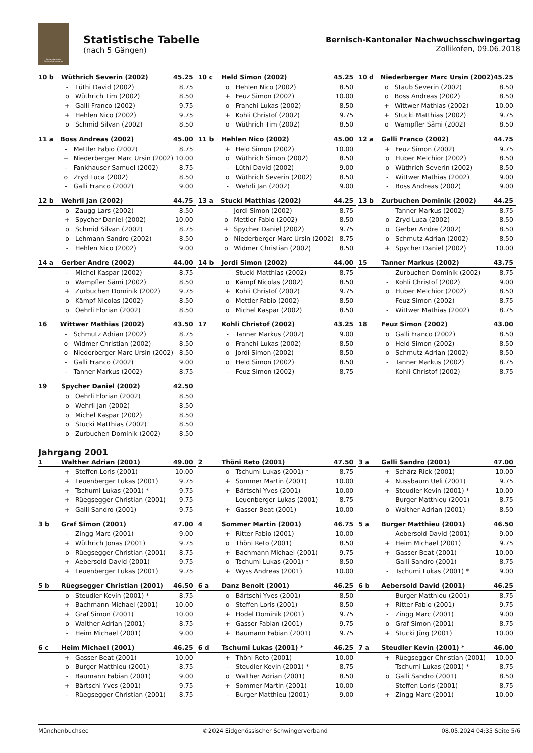Bernisch Kantonaler Nachwuchsschwingertag
Statistische Tabelle
(nach 5 Gängen)
Bernisch-Kantonaler Nachwuchsschwingertag
Zollikofen, 09.06.2018
| 10 b | Wüthrich Severin (2002) | | 45.25 |
| --- | --- | --- | --- |
| | - | Lüthi David (2002) | 8.75 |
| | o | Wüthrich Tim (2002) | 8.50 |
| | + | Galli Franco (2002) | 9.75 |
| | + | Hehlen Nico (2002) | 9.75 |
| | o | Schmid Silvan (2002) | 8.50 |
| 10 c | Held Simon (2002) | | 45.25 |
| --- | --- | --- | --- |
| | o | Hehlen Nico (2002) | 8.50 |
| | + | Feuz Simon (2002) | 10.00 |
| | o | Franchi Lukas (2002) | 8.50 |
| | + | Kohli Christof (2002) | 9.75 |
| | o | Wüthrich Tim (2002) | 8.50 |
| 10 d | Niederberger Marc Ursin (2002) | | 45.25 |
| --- | --- | --- | --- |
| | o | Staub Severin (2002) | 8.50 |
| | o | Boss Andreas (2002) | 8.50 |
| | + | Wittwer Mathias (2002) | 10.00 |
| | + | Stucki Matthias (2002) | 9.75 |
| | o | Wampfler Sämi (2002) | 8.50 |
| 11 a | Boss Andreas (2002) | | 45.00 |
| --- | --- | --- | --- |
| | - | Mettler Fabio (2002) | 8.75 |
| | + | Niederberger Marc Ursin (2002) | 10.00 |
| | - | Fankhauser Samuel (2002) | 8.75 |
| | o | Zryd Luca (2002) | 8.50 |
| | - | Galli Franco (2002) | 9.00 |
| 11 b | Hehlen Nico (2002) | | 45.00 |
| --- | --- | --- | --- |
| | + | Held Simon (2002) | 10.00 |
| | o | Wüthrich Simon (2002) | 8.50 |
| | - | Lüthi David (2002) | 9.00 |
| | o | Wüthrich Severin (2002) | 8.50 |
| | - | Wehrli Jan (2002) | 9.00 |
| 12 a | Galli Franco (2002) | | 44.75 |
| --- | --- | --- | --- |
| | + | Feuz Simon (2002) | 9.75 |
| | o | Huber Melchior (2002) | 8.50 |
| | o | Wüthrich Severin (2002) | 8.50 |
| | - | Wittwer Mathias (2002) | 9.00 |
| | - | Boss Andreas (2002) | 9.00 |
| 12 b | Wehrli Jan (2002) | | 44.75 |
| --- | --- | --- | --- |
| | o | Zaugg Lars (2002) | 8.50 |
| | + | Spycher Daniel (2002) | 10.00 |
| | o | Schmid Silvan (2002) | 8.75 |
| | o | Lehmann Sandro (2002) | 8.50 |
| | - | Hehlen Nico (2002) | 9.00 |
| 13 a | Stucki Matthias (2002) | | 44.25 |
| --- | --- | --- | --- |
| | - | Jordi Simon (2002) | 8.75 |
| | o | Mettler Fabio (2002) | 8.50 |
| | + | Spycher Daniel (2002) | 9.75 |
| | o | Niederberger Marc Ursin (2002) | 8.75 |
| | o | Widmer Christian (2002) | 8.50 |
| 13 b | Zurbuchen Dominik (2002) | | 44.25 |
| --- | --- | --- | --- |
| | - | Tanner Markus (2002) | 8.75 |
| | o | Zryd Luca (2002) | 8.50 |
| | o | Gerber Andre (2002) | 8.50 |
| | o | Schmutz Adrian (2002) | 8.50 |
| | + | Spycher Daniel (2002) | 10.00 |
| 14 a | Gerber Andre (2002) | | 44.00 |
| --- | --- | --- | --- |
| | - | Michel Kaspar (2002) | 8.75 |
| | o | Wampfler Sämi (2002) | 8.50 |
| | + | Zurbuchen Dominik (2002) | 9.75 |
| | o | Kämpf Nicolas (2002) | 8.50 |
| | o | Oehrli Florian (2002) | 8.50 |
| 14 b | Jordi Simon (2002) | | 44.00 |
| --- | --- | --- | --- |
| | - | Stucki Matthias (2002) | 8.75 |
| | o | Kämpf Nicolas (2002) | 8.50 |
| | + | Kohli Christof (2002) | 9.75 |
| | o | Mettler Fabio (2002) | 8.50 |
| | o | Michel Kaspar (2002) | 8.50 |
| 15 | Tanner Markus (2002) | | 43.75 |
| --- | --- | --- | --- |
| | - | Zurbuchen Dominik (2002) | 8.75 |
| | - | Kohli Christof (2002) | 9.00 |
| | o | Huber Melchior (2002) | 8.50 |
| | - | Feuz Simon (2002) | 8.75 |
| | - | Wittwer Mathias (2002) | 8.75 |
| 16 | Wittwer Mathias (2002) | | 43.50 |
| --- | --- | --- | --- |
| | - | Schmutz Adrian (2002) | 8.75 |
| | o | Widmer Christian (2002) | 8.50 |
| | o | Niederberger Marc Ursin (2002) | 8.50 |
| | - | Galli Franco (2002) | 9.00 |
| | - | Tanner Markus (2002) | 8.75 |
| 17 | Kohli Christof (2002) | | 43.25 |
| --- | --- | --- | --- |
| | - | Tanner Markus (2002) | 9.00 |
| | o | Franchi Lukas (2002) | 8.50 |
| | o | Jordi Simon (2002) | 8.50 |
| | o | Held Simon (2002) | 8.50 |
| | - | Feuz Simon (2002) | 8.75 |
| 18 | Feuz Simon (2002) | | 43.00 |
| --- | --- | --- | --- |
| | o | Galli Franco (2002) | 8.50 |
| | o | Held Simon (2002) | 8.50 |
| | o | Schmutz Adrian (2002) | 8.50 |
| | - | Tanner Markus (2002) | 8.75 |
| | - | Kohli Christof (2002) | 8.75 |
| 19 | Spycher Daniel (2002) | | 42.50 |
| --- | --- | --- | --- |
| | o | Oehrli Florian (2002) | 8.50 |
| | o | Wehrli Jan (2002) | 8.50 |
| | o | Michel Kaspar (2002) | 8.50 |
| | o | Stucki Matthias (2002) | 8.50 |
| | o | Zurbuchen Dominik (2002) | 8.50 |
Jahrgang 2001
| 1 | Walther Adrian (2001) | | 49.00 |
| --- | --- | --- | --- |
| | + | Steffen Loris (2001) | 10.00 |
| | + | Leuenberger Lukas (2001) | 9.75 |
| | + | Tschumi Lukas (2001) * | 9.75 |
| | + | Rüegsegger Christian (2001) | 9.75 |
| | + | Galli Sandro (2001) | 9.75 |
| 2 | Thöni Reto (2001) | | 47.50 |
| --- | --- | --- | --- |
| | o | Tschumi Lukas (2001) * | 8.75 |
| | + | Sommer Martin (2001) | 10.00 |
| | + | Bärtschi Yves (2001) | 10.00 |
| | - | Leuenberger Lukas (2001) | 8.75 |
| | + | Gasser Beat (2001) | 10.00 |
| 3 a | Galli Sandro (2001) | | 47.00 |
| --- | --- | --- | --- |
| | + | Schärz Rick (2001) | 10.00 |
| | + | Nussbaum Ueli (2001) | 9.75 |
| | + | Steudler Kevin (2001) * | 10.00 |
| | - | Burger Matthieu (2001) | 8.75 |
| | o | Walther Adrian (2001) | 8.50 |
| 3 b | Graf Simon (2001) | | 47.00 |
| --- | --- | --- | --- |
| | - | Zingg Marc (2001) | 9.00 |
| | + | Wüthrich Jonas (2001) | 9.75 |
| | o | Rüegsegger Christian (2001) | 8.75 |
| | + | Aebersold David (2001) | 9.75 |
| | + | Leuenberger Lukas (2001) | 9.75 |
| 4 | Sommer Martin (2001) | | 46.75 |
| --- | --- | --- | --- |
| | + | Ritter Fabio (2001) | 10.00 |
| | o | Thöni Reto (2001) | 8.50 |
| | + | Bachmann Michael (2001) | 9.75 |
| | o | Tschumi Lukas (2001) * | 8.50 |
| | + | Wyss Andreas (2001) | 10.00 |
| 5 a | Burger Matthieu (2001) | | 46.50 |
| --- | --- | --- | --- |
| | - | Aebersold David (2001) | 9.00 |
| | + | Heim Michael (2001) | 9.75 |
| | + | Gasser Beat (2001) | 10.00 |
| | - | Galli Sandro (2001) | 8.75 |
| | - | Tschumi Lukas (2001) * | 9.00 |
| 5 b | Rüegsegger Christian (2001) | | 46.50 |
| --- | --- | --- | --- |
| | o | Steudler Kevin (2001) * | 8.75 |
| | + | Bachmann Michael (2001) | 10.00 |
| | + | Graf Simon (2001) | 10.00 |
| | o | Walther Adrian (2001) | 8.75 |
| | - | Heim Michael (2001) | 9.00 |
| 6 a | Danz Benoit (2001) | | 46.25 |
| --- | --- | --- | --- |
| | o | Bärtschi Yves (2001) | 8.50 |
| | o | Steffen Loris (2001) | 8.50 |
| | + | Hodel Dominik (2001) | 9.75 |
| | + | Gasser Fabian (2001) | 9.75 |
| | + | Baumann Fabian (2001) | 9.75 |
| 6 b | Aebersold David (2001) | | 46.25 |
| --- | --- | --- | --- |
| | - | Burger Matthieu (2001) | 8.75 |
| | + | Ritter Fabio (2001) | 9.75 |
| | - | Zingg Marc (2001) | 9.00 |
| | o | Graf Simon (2001) | 8.75 |
| | + | Stucki Jürg (2001) | 10.00 |
| 6 c | Heim Michael (2001) | | 46.25 |
| --- | --- | --- | --- |
| | + | Gasser Beat (2001) | 10.00 |
| | o | Burger Matthieu (2001) | 8.75 |
| | - | Baumann Fabian (2001) | 9.00 |
| | + | Bärtschi Yves (2001) | 9.75 |
| | - | Rüegsegger Christian (2001) | 8.75 |
| 6 d | Tschumi Lukas (2001) * | | 46.25 |
| --- | --- | --- | --- |
| | + | Thöni Reto (2001) | 10.00 |
| | - | Steudler Kevin (2001) * | 8.75 |
| | o | Walther Adrian (2001) | 8.50 |
| | + | Sommer Martin (2001) | 10.00 |
| | - | Burger Matthieu (2001) | 9.00 |
| 7 a | Steudler Kevin (2001) * | | 46.00 |
| --- | --- | --- | --- |
| | + | Rüegsegger Christian (2001) | 10.00 |
| | - | Tschumi Lukas (2001) * | 8.75 |
| | o | Galli Sandro (2001) | 8.50 |
| | - | Steffen Loris (2001) | 8.75 |
| | + | Zingg Marc (2001) | 10.00 |
Münchenbuchsee ©2024 Eidgenössischer Schwingerverband 08.05.2024 04:35 Seite 5/6